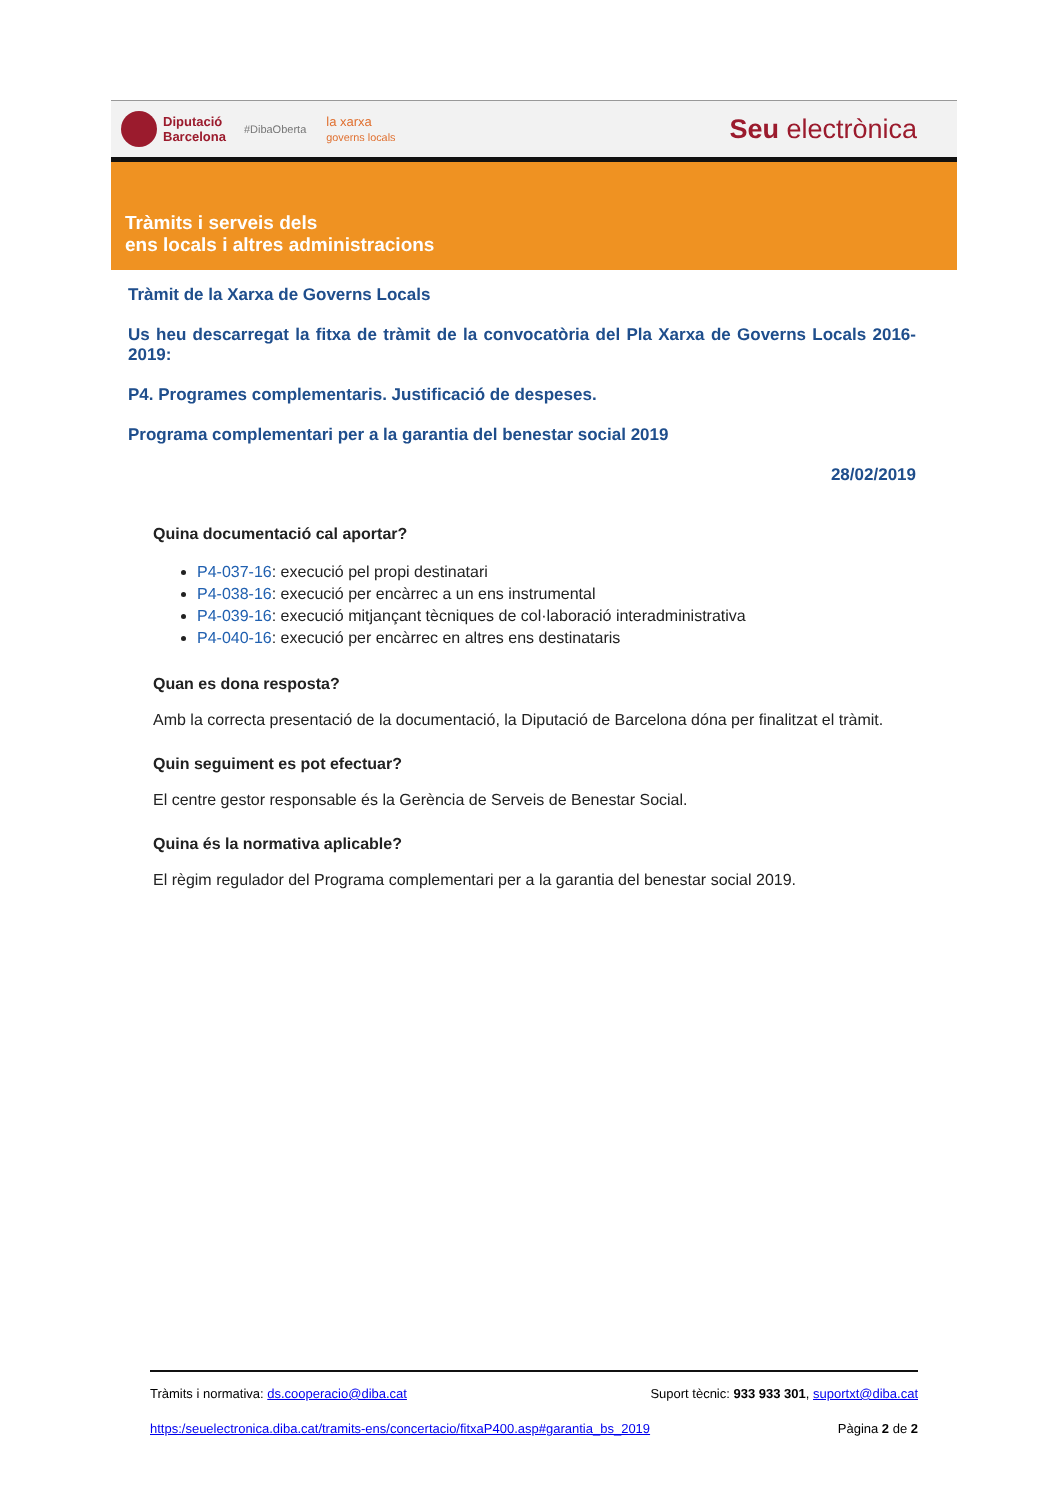Diputació
Barcelona #DibaOberta la xarxa
governs locals Seu electrònica
Tràmits i serveis dels
ens locals i altres administracions
Tràmit de la Xarxa de Governs Locals
Us heu descarregat la fitxa de tràmit de la convocatòria del Pla Xarxa de Governs Locals 2016-2019:
P4. Programes complementaris. Justificació de despeses.
Programa complementari per a la garantia del benestar social 2019
28/02/2019
Quina documentació cal aportar?
P4-037-16: execució pel propi destinatari
P4-038-16: execució per encàrrec a un ens instrumental
P4-039-16: execució mitjançant tècniques de col·laboració interadministrativa
P4-040-16: execució per encàrrec en altres ens destinataris
Quan es dona resposta?
Amb la correcta presentació de la documentació, la Diputació de Barcelona dóna per finalitzat el tràmit.
Quin seguiment es pot efectuar?
El centre gestor responsable és la Gerència de Serveis de Benestar Social.
Quina és la normativa aplicable?
El règim regulador del Programa complementari per a la garantia del benestar social 2019.
Tràmits i normativa: ds.cooperacio@diba.cat Suport tècnic: 933 933 301, suportxt@diba.cat
https:/seuelectronica.diba.cat/tramits-ens/concertacio/fitxaP400.asp#garantia_bs_2019 Pàgina 2 de 2